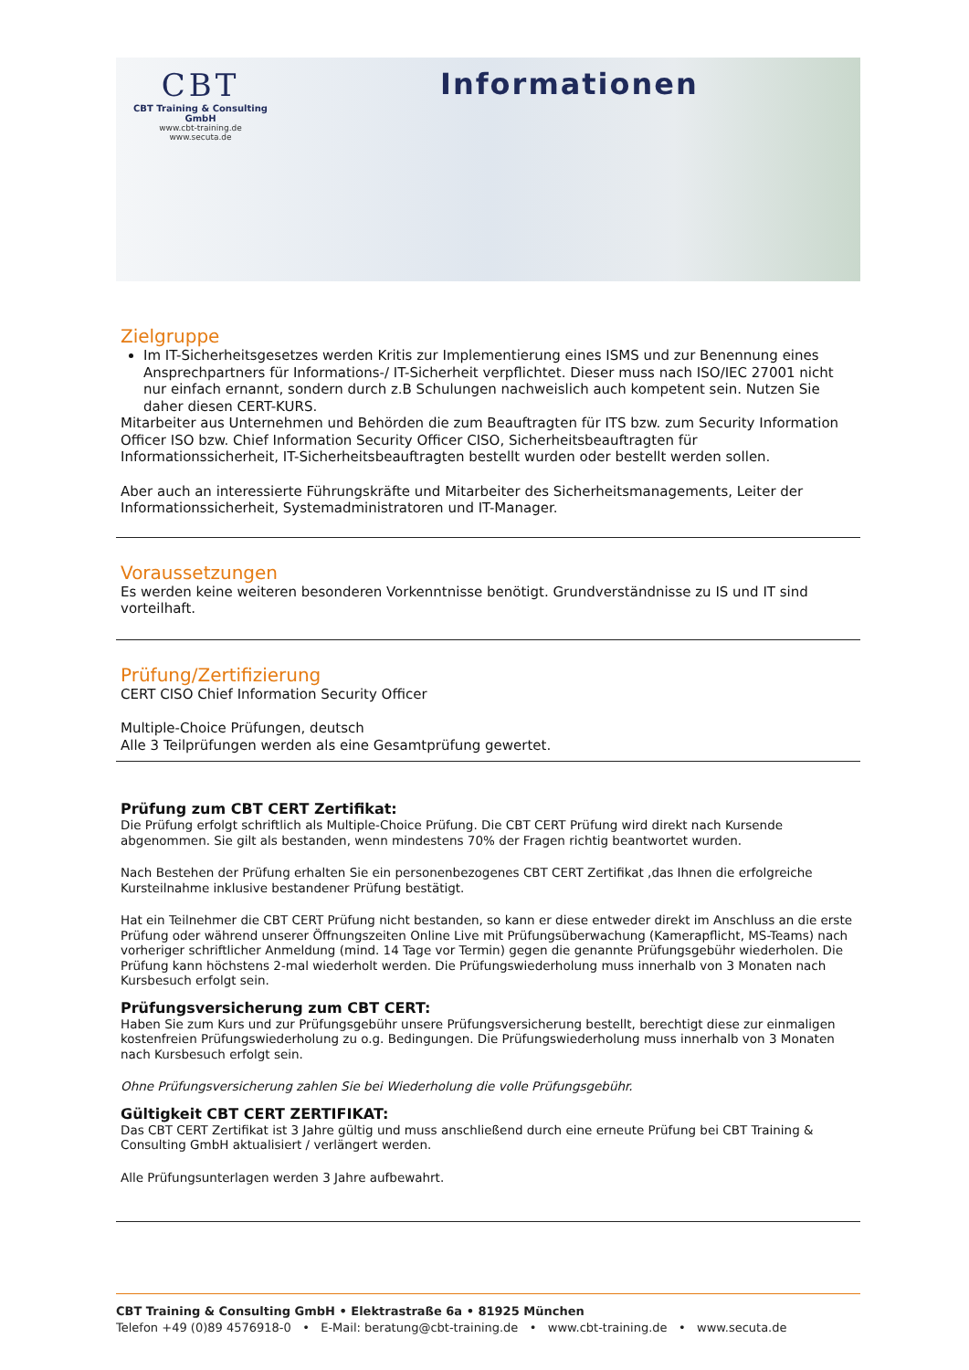CBT
CBT Training & Consulting GmbH
www.cbt-training.de
www.secuta.de
Informationen
Zielgruppe
Im IT-Sicherheitsgesetzes werden Kritis zur Implementierung eines ISMS und zur Benennung eines Ansprechpartners für Informations-/ IT-Sicherheit verpflichtet. Dieser muss nach ISO/IEC 27001 nicht nur einfach ernannt, sondern durch z.B Schulungen nachweislich auch kompetent sein. Nutzen Sie daher diesen CERT-KURS.
Mitarbeiter aus Unternehmen und Behörden die zum Beauftragten für ITS bzw. zum Security Information Officer ISO bzw. Chief Information Security Officer CISO, Sicherheitsbeauftragten für Informationssicherheit, IT-Sicherheitsbeauftragten bestellt wurden oder bestellt werden sollen.
Aber auch an interessierte Führungskräfte und Mitarbeiter des Sicherheitsmanagements, Leiter der Informationssicherheit, Systemadministratoren und IT-Manager.
Voraussetzungen
Es werden keine weiteren besonderen Vorkenntnisse benötigt. Grundverständnisse zu IS und IT sind vorteilhaft.
Prüfung/Zertifizierung
CERT CISO Chief Information Security Officer
Multiple-Choice Prüfungen, deutsch
Alle 3 Teilprüfungen werden als eine Gesamtprüfung gewertet.
Prüfung zum CBT CERT Zertifikat:
Die Prüfung erfolgt schriftlich als Multiple-Choice Prüfung. Die CBT CERT Prüfung wird direkt nach Kursende abgenommen. Sie gilt als bestanden, wenn mindestens 70% der Fragen richtig beantwortet wurden.
Nach Bestehen der Prüfung erhalten Sie ein personenbezogenes CBT CERT Zertifikat ,das Ihnen die erfolgreiche Kursteilnahme inklusive bestandener Prüfung bestätigt.
Hat ein Teilnehmer die CBT CERT Prüfung nicht bestanden, so kann er diese entweder direkt im Anschluss an die erste Prüfung oder während unserer Öffnungszeiten Online Live mit Prüfungsüberwachung (Kamerapflicht, MS-Teams) nach vorheriger schriftlicher Anmeldung (mind. 14 Tage vor Termin) gegen die genannte Prüfungsgebühr wiederholen. Die Prüfung kann höchstens 2-mal wiederholt werden. Die Prüfungswiederholung muss innerhalb von 3 Monaten nach Kursbesuch erfolgt sein.
Prüfungsversicherung zum CBT CERT:
Haben Sie zum Kurs und zur Prüfungsgebühr unsere Prüfungsversicherung bestellt, berechtigt diese zur einmaligen kostenfreien Prüfungswiederholung zu o.g. Bedingungen. Die Prüfungswiederholung muss innerhalb von 3 Monaten nach Kursbesuch erfolgt sein.
Ohne Prüfungsversicherung zahlen Sie bei Wiederholung die volle Prüfungsgebühr.
Gültigkeit CBT CERT ZERTIFIKAT:
Das CBT CERT Zertifikat ist 3 Jahre gültig und muss anschließend durch eine erneute Prüfung bei CBT Training & Consulting GmbH aktualisiert / verlängert werden.
Alle Prüfungsunterlagen werden 3 Jahre aufbewahrt.
CBT Training & Consulting GmbH • Elektrastraße 6a • 81925 München
Telefon +49 (0)89 4576918-0 • E-Mail: beratung@cbt-training.de • www.cbt-training.de • www.secuta.de